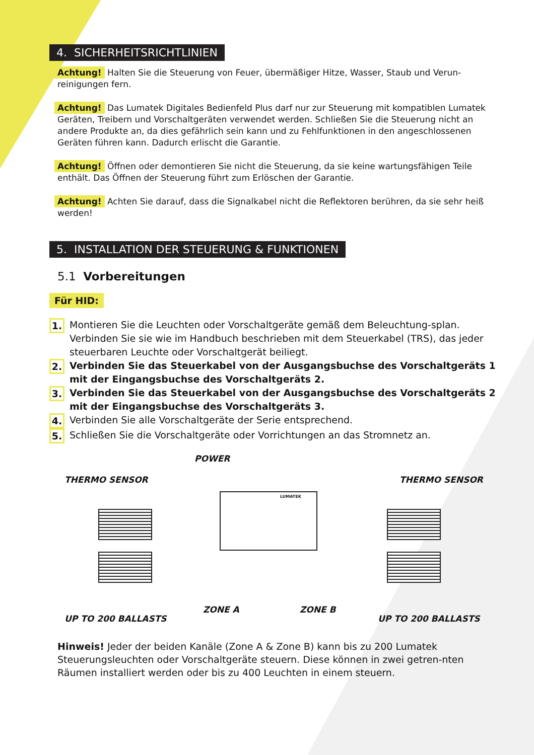4. SICHERHEITSRICHTLINIEN
Achtung! Halten Sie die Steuerung von Feuer, übermäßiger Hitze, Wasser, Staub und Verun-reinigungen fern.
Achtung! Das Lumatek Digitales Bedienfeld Plus darf nur zur Steuerung mit kompatiblen Lumatek Geräten, Treibern und Vorschaltgeräten verwendet werden. Schließen Sie die Steuerung nicht an andere Produkte an, da dies gefährlich sein kann und zu Fehlfunktionen in den angeschlossenen Geräten führen kann. Dadurch erlischt die Garantie.
Achtung! Öffnen oder demontieren Sie nicht die Steuerung, da sie keine wartungsfähigen Teile enthält. Das Öffnen der Steuerung führt zum Erlöschen der Garantie.
Achtung! Achten Sie darauf, dass die Signalkabel nicht die Reflektoren berühren, da sie sehr heiß werden!
5. INSTALLATION DER STEUERUNG & FUNKTIONEN
5.1 Vorbereitungen
Für HID:
1. Montieren Sie die Leuchten oder Vorschaltgeräte gemäß dem Beleuchtung-splan. Verbinden Sie sie wie im Handbuch beschrieben mit dem Steuerkabel (TRS), das jeder steuerbaren Leuchte oder Vorschaltgerät beiliegt.
2. Verbinden Sie das Steuerkabel von der Ausgangsbuchse des Vorschaltgeräts 1 mit der Eingangsbuchse des Vorschaltgeräts 2.
3. Verbinden Sie das Steuerkabel von der Ausgangsbuchse des Vorschaltgeräts 2 mit der Eingangsbuchse des Vorschaltgeräts 3.
4. Verbinden Sie alle Vorschaltgeräte der Serie entsprechend.
5. Schließen Sie die Vorschaltgeräte oder Vorrichtungen an das Stromnetz an.
POWER
THERMO SENSOR THERMO SENSOR
LUMATEK
ZONE A ZONE B
UP TO 200 BALLASTS UP TO 200 BALLASTS
Hinweis! Jeder der beiden Kanäle (Zone A & Zone B) kann bis zu 200 Lumatek Steuerungsleuchten oder Vorschaltgeräte steuern. Diese können in zwei getren-nten Räumen installiert werden oder bis zu 400 Leuchten in einem steuern.